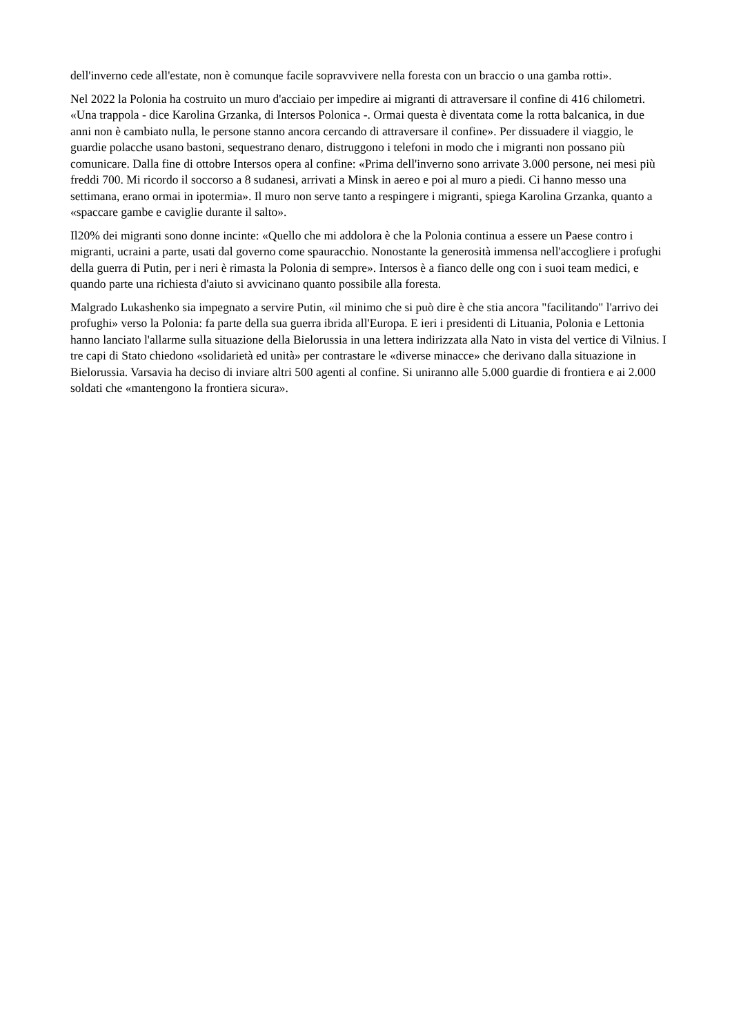dell'inverno cede all'estate, non è comunque facile sopravvivere nella foresta con un braccio o una gamba rotti».
Nel 2022 la Polonia ha costruito un muro d'acciaio per impedire ai migranti di attraversare il confine di 416 chilometri. «Una trappola - dice Karolina Grzanka, di Intersos Polonica -. Ormai questa è diventata come la rotta balcanica, in due anni non è cambiato nulla, le persone stanno ancora cercando di attraversare il confine». Per dissuadere il viaggio, le guardie polacche usano bastoni, sequestrano denaro, distruggono i telefoni in modo che i migranti non possano più comunicare. Dalla fine di ottobre Intersos opera al confine: «Prima dell'inverno sono arrivate 3.000 persone, nei mesi più freddi 700. Mi ricordo il soccorso a 8 sudanesi, arrivati a Minsk in aereo e poi al muro a piedi. Ci hanno messo una settimana, erano ormai in ipotermia». Il muro non serve tanto a respingere i migranti, spiega Karolina Grzanka, quanto a «spaccare gambe e caviglie durante il salto».
Il20% dei migranti sono donne incinte: «Quello che mi addolora è che la Polonia continua a essere un Paese contro i migranti, ucraini a parte, usati dal governo come spauracchio. Nonostante la generosità immensa nell'accogliere i profughi della guerra di Putin, per i neri è rimasta la Polonia di sempre». Intersos è a fianco delle ong con i suoi team medici, e quando parte una richiesta d'aiuto si avvicinano quanto possibile alla foresta.
Malgrado Lukashenko sia impegnato a servire Putin, «il minimo che si può dire è che stia ancora "facilitando" l'arrivo dei profughi» verso la Polonia: fa parte della sua guerra ibrida all'Europa. E ieri i presidenti di Lituania, Polonia e Lettonia hanno lanciato l'allarme sulla situazione della Bielorussia in una lettera indirizzata alla Nato in vista del vertice di Vilnius. I tre capi di Stato chiedono «solidarietà ed unità» per contrastare le «diverse minacce» che derivano dalla situazione in Bielorussia. Varsavia ha deciso di inviare altri 500 agenti al confine. Si uniranno alle 5.000 guardie di frontiera e ai 2.000 soldati che «mantengono la frontiera sicura».